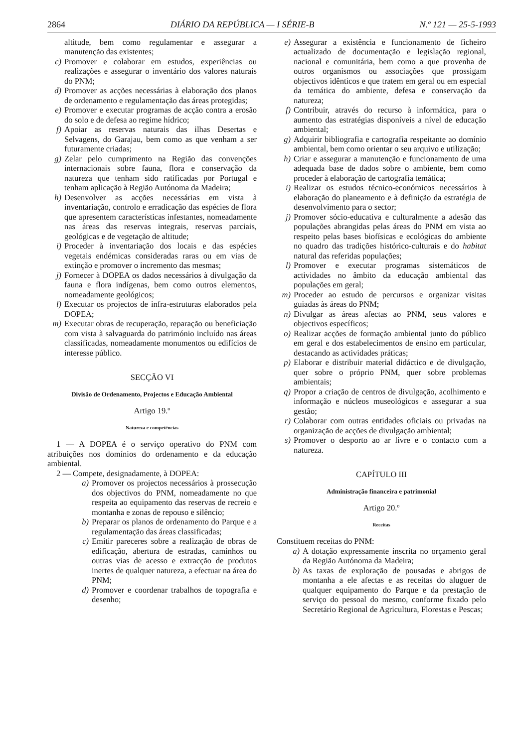2864 DIÁRIO DA REPÚBLICA — I SÉRIE-B N.º 121 — 25-5-1993
altitude, bem como regulamentar e assegurar a manutenção das existentes;
c) Promover e colaborar em estudos, experiências ou realizações e assegurar o inventário dos valores naturais do PNM;
d) Promover as acções necessárias à elaboração dos planos de ordenamento e regulamentação das áreas protegidas;
e) Promover e executar programas de acção contra a erosão do solo e de defesa ao regime hídrico;
f) Apoiar as reservas naturais das ilhas Desertas e Selvagens, do Garajau, bem como as que venham a ser futuramente criadas;
g) Zelar pelo cumprimento na Região das convenções internacionais sobre fauna, flora e conservação da natureza que tenham sido ratificadas por Portugal e tenham aplicação à Região Autónoma da Madeira;
h) Desenvolver as acções necessárias em vista à inventariação, controlo e erradicação das espécies de flora que apresentem características infestantes, nomeadamente nas áreas das reservas integrais, reservas parciais, geológicas e de vegetação de altitude;
i) Proceder à inventariação dos locais e das espécies vegetais endémicas consideradas raras ou em vias de extinção e promover o incremento das mesmas;
j) Fornecer à DOPEA os dados necessários à divulgação da fauna e flora indígenas, bem como outros elementos, nomeadamente geológicos;
l) Executar os projectos de infra-estruturas elaborados pela DOPEA;
m) Executar obras de recuperação, reparação ou beneficiação com vista à salvaguarda do património incluído nas áreas classificadas, nomeadamente monumentos ou edifícios de interesse público.
SECÇÃO VI
Divisão de Ordenamento, Projectos e Educação Ambiental
Artigo 19.º
Natureza e competências
1 — A DOPEA é o serviço operativo do PNM com atribuições nos domínios do ordenamento e da educação ambiental.
2 — Compete, designadamente, à DOPEA:
a) Promover os projectos necessários à prossecução dos objectivos do PNM, nomeadamente no que respeita ao equipamento das reservas de recreio e montanha e zonas de repouso e silêncio;
b) Preparar os planos de ordenamento do Parque e a regulamentação das áreas classificadas;
c) Emitir pareceres sobre a realização de obras de edificação, abertura de estradas, caminhos ou outras vias de acesso e extracção de produtos inertes de qualquer natureza, a efectuar na área do PNM;
d) Promover e coordenar trabalhos de topografia e desenho;
e) Assegurar a existência e funcionamento de ficheiro actualizado de documentação e legislação regional, nacional e comunitária, bem como a que provenha de outros organismos ou associações que prossigam objectivos idênticos e que tratem em geral ou em especial da temática do ambiente, defesa e conservação da natureza;
f) Contribuir, através do recurso à informática, para o aumento das estratégias disponíveis a nível de educação ambiental;
g) Adquirir bibliografia e cartografia respeitante ao domínio ambiental, bem como orientar o seu arquivo e utilização;
h) Criar e assegurar a manutenção e funcionamento de uma adequada base de dados sobre o ambiente, bem como proceder à elaboração de cartografia temática;
i) Realizar os estudos técnico-económicos necessários à elaboração do planeamento e à definição da estratégia de desenvolvimento para o sector;
j) Promover sócio-educativa e culturalmente a adesão das populações abrangidas pelas áreas do PNM em vista ao respeito pelas bases biofísicas e ecológicas do ambiente no quadro das tradições histórico-culturais e do habitat natural das referidas populações;
l) Promover e executar programas sistemáticos de actividades no âmbito da educação ambiental das populações em geral;
m) Proceder ao estudo de percursos e organizar visitas guiadas às áreas do PNM;
n) Divulgar as áreas afectas ao PNM, seus valores e objectivos específicos;
o) Realizar acções de formação ambiental junto do público em geral e dos estabelecimentos de ensino em particular, destacando as actividades práticas;
p) Elaborar e distribuir material didáctico e de divulgação, quer sobre o próprio PNM, quer sobre problemas ambientais;
q) Propor a criação de centros de divulgação, acolhimento e informação e núcleos museológicos e assegurar a sua gestão;
r) Colaborar com outras entidades oficiais ou privadas na organização de acções de divulgação ambiental;
s) Promover o desporto ao ar livre e o contacto com a natureza.
CAPÍTULO III
Administração financeira e patrimonial
Artigo 20.º
Receitas
Constituem receitas do PNM:
a) A dotação expressamente inscrita no orçamento geral da Região Autónoma da Madeira;
b) As taxas de exploração de pousadas e abrigos de montanha a ele afectas e as receitas do aluguer de qualquer equipamento do Parque e da prestação de serviço do pessoal do mesmo, conforme fixado pelo Secretário Regional de Agricultura, Florestas e Pescas;